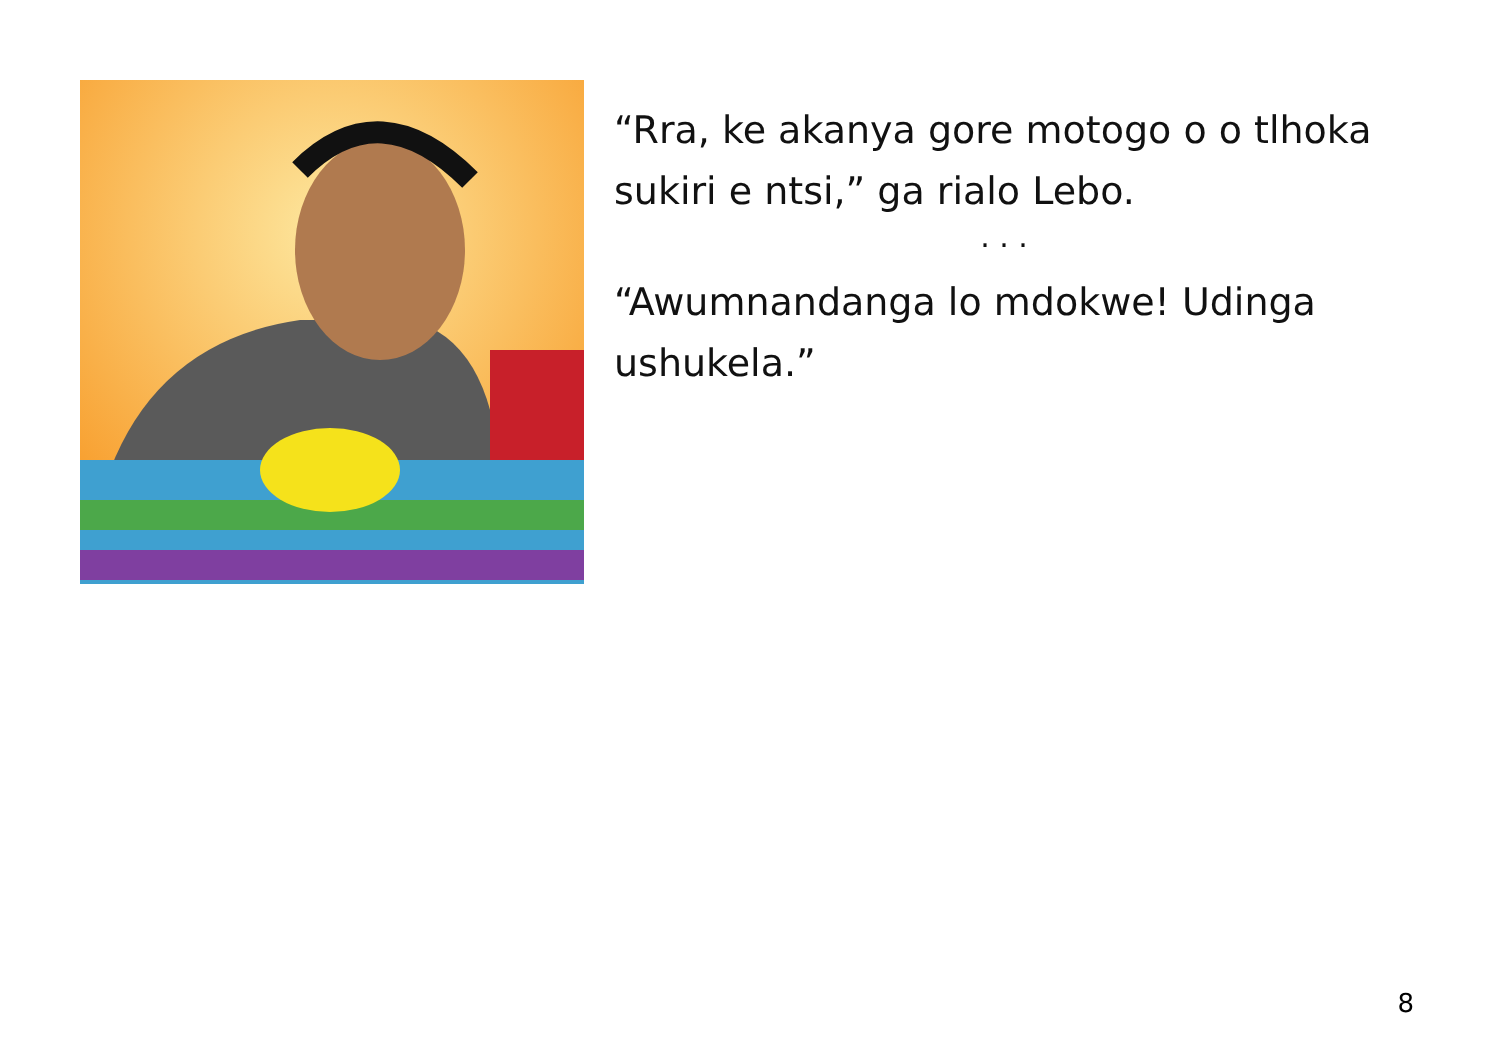“Rra, ke akanya gore motogo o o tlhoka sukiri e ntsi,” ga rialo Lebo.
. . .
“Awumnandanga lo mdokwe! Udinga ushukela.”
8